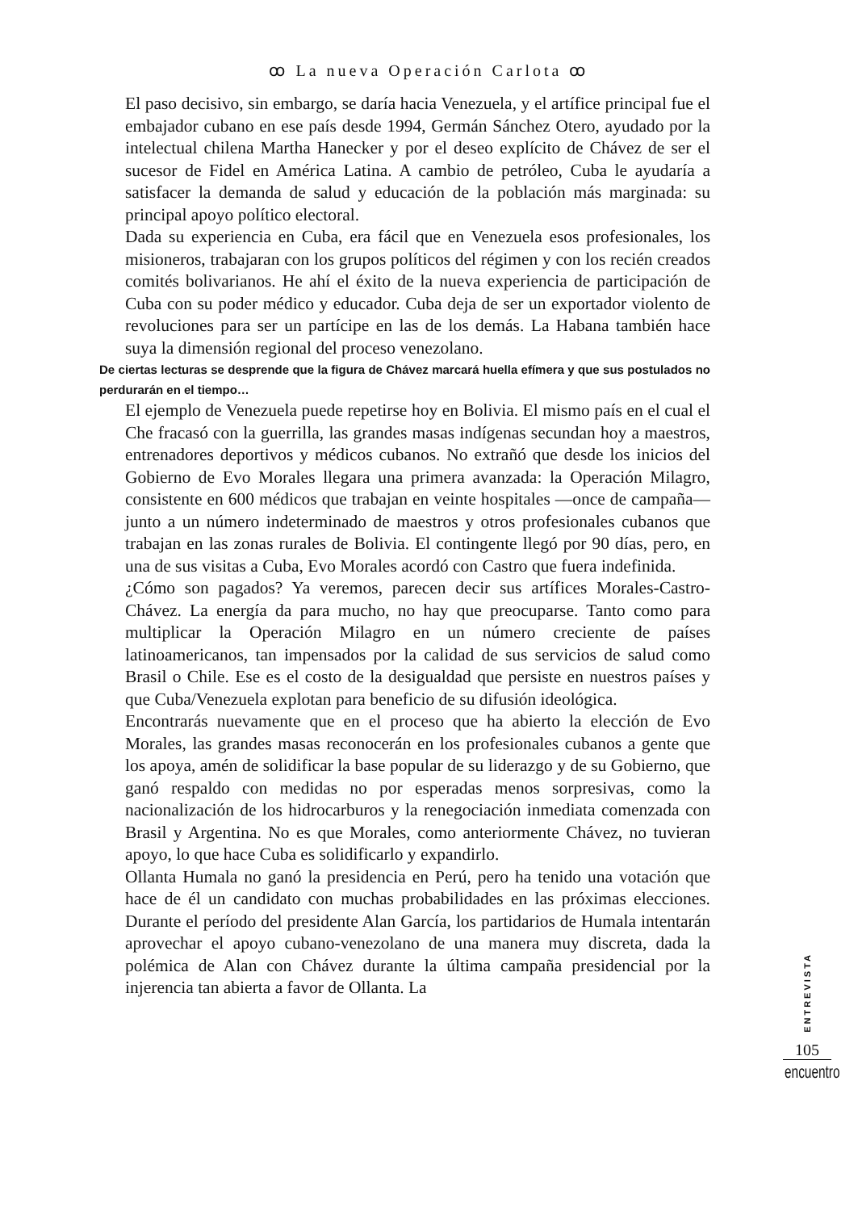ꝏ La nueva Operación Carlota ꝏ
El paso decisivo, sin embargo, se daría hacia Venezuela, y el artífice principal fue el embajador cubano en ese país desde 1994, Germán Sánchez Otero, ayudado por la intelectual chilena Martha Hanecker y por el deseo explícito de Chávez de ser el sucesor de Fidel en América Latina. A cambio de petróleo, Cuba le ayudaría a satisfacer la demanda de salud y educación de la población más marginada: su principal apoyo político electoral.
Dada su experiencia en Cuba, era fácil que en Venezuela esos profesionales, los misioneros, trabajaran con los grupos políticos del régimen y con los recién creados comités bolivarianos. He ahí el éxito de la nueva experiencia de participación de Cuba con su poder médico y educador. Cuba deja de ser un exportador violento de revoluciones para ser un partícipe en las de los demás. La Habana también hace suya la dimensión regional del proceso venezolano.
De ciertas lecturas se desprende que la figura de Chávez marcará huella efímera y que sus postulados no perdurarán en el tiempo…
El ejemplo de Venezuela puede repetirse hoy en Bolivia. El mismo país en el cual el Che fracasó con la guerrilla, las grandes masas indígenas secundan hoy a maestros, entrenadores deportivos y médicos cubanos. No extrañó que desde los inicios del Gobierno de Evo Morales llegara una primera avanzada: la Operación Milagro, consistente en 600 médicos que trabajan en veinte hospitales —once de campaña— junto a un número indeterminado de maestros y otros profesionales cubanos que trabajan en las zonas rurales de Bolivia. El contingente llegó por 90 días, pero, en una de sus visitas a Cuba, Evo Morales acordó con Castro que fuera indefinida.
¿Cómo son pagados? Ya veremos, parecen decir sus artífices Morales-Castro-Chávez. La energía da para mucho, no hay que preocuparse. Tanto como para multiplicar la Operación Milagro en un número creciente de países latinoamericanos, tan impensados por la calidad de sus servicios de salud como Brasil o Chile. Ese es el costo de la desigualdad que persiste en nuestros países y que Cuba/Venezuela explotan para beneficio de su difusión ideológica.
Encontrarás nuevamente que en el proceso que ha abierto la elección de Evo Morales, las grandes masas reconocerán en los profesionales cubanos a gente que los apoya, amén de solidificar la base popular de su liderazgo y de su Gobierno, que ganó respaldo con medidas no por esperadas menos sorpresivas, como la nacionalización de los hidrocarburos y la renegociación inmediata comenzada con Brasil y Argentina. No es que Morales, como anteriormente Chávez, no tuvieran apoyo, lo que hace Cuba es solidificarlo y expandirlo.
Ollanta Humala no ganó la presidencia en Perú, pero ha tenido una votación que hace de él un candidato con muchas probabilidades en las próximas elecciones. Durante el período del presidente Alan García, los partidarios de Humala intentarán aprovechar el apoyo cubano-venezolano de una manera muy discreta, dada la polémica de Alan con Chávez durante la última campaña presidencial por la injerencia tan abierta a favor de Ollanta. La
ENTREVISTA
105
encuentro